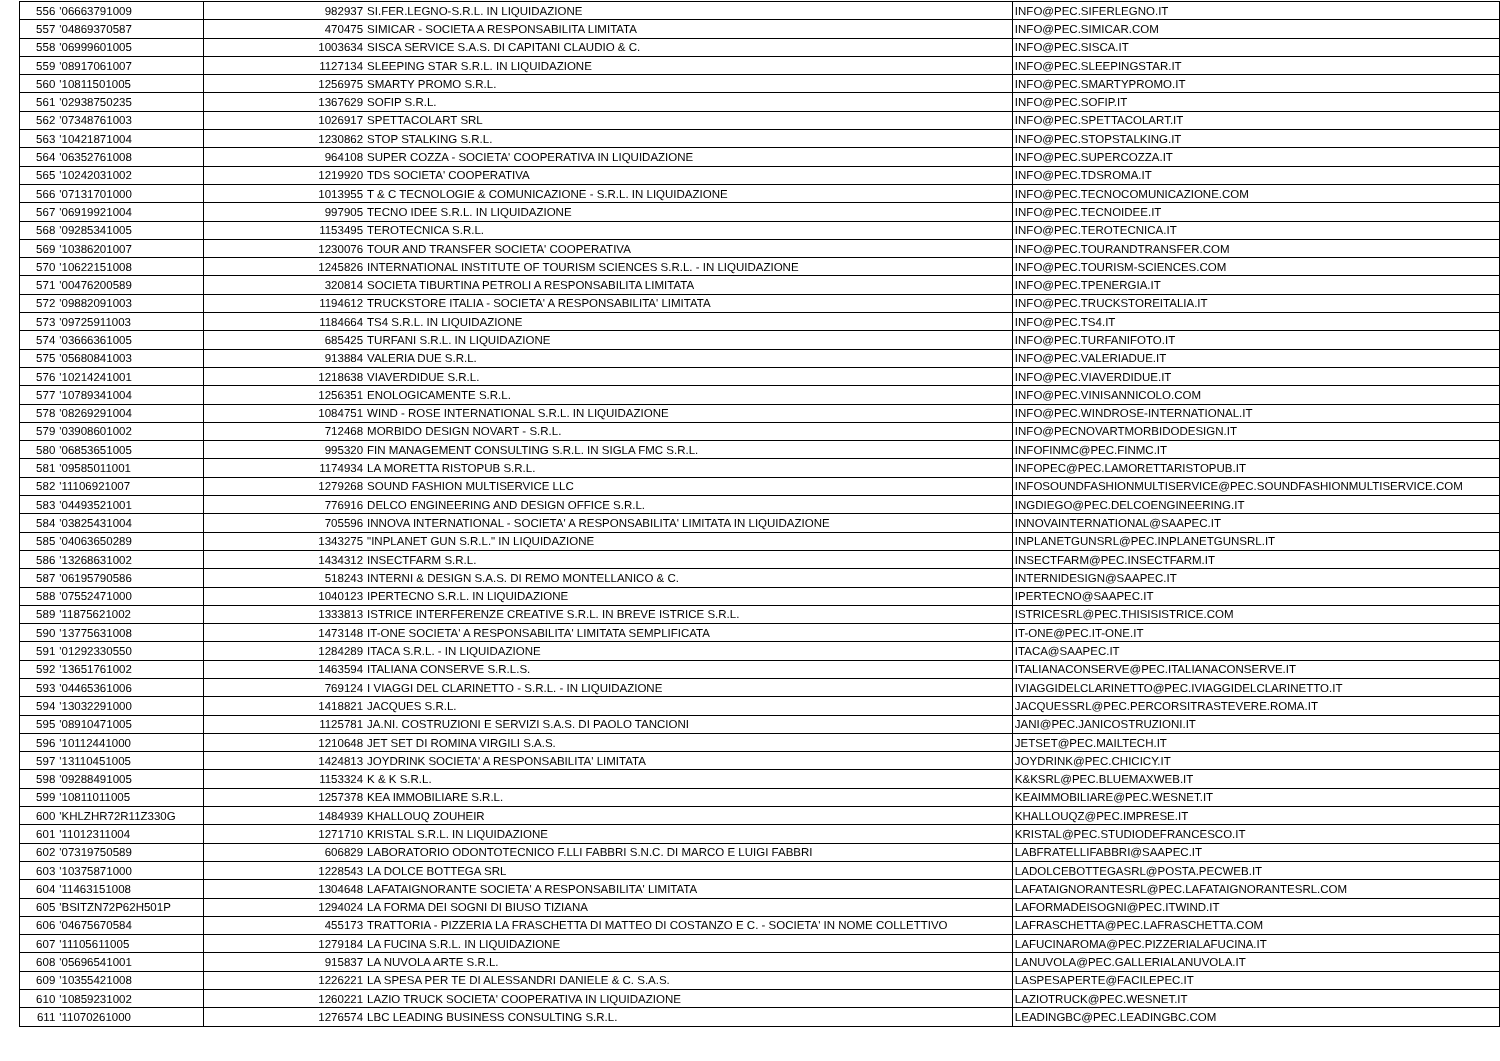| 556 | '06663791009 | 982937 | SI.FER.LEGNO-S.R.L. IN LIQUIDAZIONE | INFO@PEC.SIFERLEGNO.IT |
| 557 | '04869370587 | 470475 | SIMICAR - SOCIETA A RESPONSABILITA LIMITATA | INFO@PEC.SIMICAR.COM |
| 558 | '06999601005 | 1003634 | SISCA SERVICE S.A.S. DI CAPITANI CLAUDIO & C. | INFO@PEC.SISCA.IT |
| 559 | '08917061007 | 1127134 | SLEEPING STAR S.R.L. IN LIQUIDAZIONE | INFO@PEC.SLEEPINGSTAR.IT |
| 560 | '10811501005 | 1256975 | SMARTY PROMO S.R.L. | INFO@PEC.SMARTYPROMO.IT |
| 561 | '02938750235 | 1367629 | SOFIP S.R.L. | INFO@PEC.SOFIP.IT |
| 562 | '07348761003 | 1026917 | SPETTACOLART SRL | INFO@PEC.SPETTACOLART.IT |
| 563 | '10421871004 | 1230862 | STOP STALKING S.R.L. | INFO@PEC.STOPSTALKING.IT |
| 564 | '06352761008 | 964108 | SUPER COZZA - SOCIETA' COOPERATIVA IN LIQUIDAZIONE | INFO@PEC.SUPERCOZZA.IT |
| 565 | '10242031002 | 1219920 | TDS SOCIETA' COOPERATIVA | INFO@PEC.TDSROMA.IT |
| 566 | '07131701000 | 1013955 | T & C TECNOLOGIE & COMUNICAZIONE - S.R.L. IN LIQUIDAZIONE | INFO@PEC.TECNOCOMUNICAZIONE.COM |
| 567 | '06919921004 | 997905 | TECNO IDEE S.R.L. IN LIQUIDAZIONE | INFO@PEC.TECNOIDEE.IT |
| 568 | '09285341005 | 1153495 | TEROTECNICA S.R.L. | INFO@PEC.TEROTECNICA.IT |
| 569 | '10386201007 | 1230076 | TOUR AND TRANSFER SOCIETA' COOPERATIVA | INFO@PEC.TOURANDTRANSFER.COM |
| 570 | '10622151008 | 1245826 | INTERNATIONAL INSTITUTE OF TOURISM SCIENCES S.R.L. - IN LIQUIDAZIONE | INFO@PEC.TOURISM-SCIENCES.COM |
| 571 | '00476200589 | 320814 | SOCIETA TIBURTINA PETROLI A RESPONSABILITA LIMITATA | INFO@PEC.TPENERGIA.IT |
| 572 | '09882091003 | 1194612 | TRUCKSTORE ITALIA - SOCIETA' A RESPONSABILITA' LIMITATA | INFO@PEC.TRUCKSTOREITALIA.IT |
| 573 | '09725911003 | 1184664 | TS4 S.R.L. IN LIQUIDAZIONE | INFO@PEC.TS4.IT |
| 574 | '03666361005 | 685425 | TURFANI S.R.L. IN LIQUIDAZIONE | INFO@PEC.TURFANIFOTO.IT |
| 575 | '05680841003 | 913884 | VALERIA DUE S.R.L. | INFO@PEC.VALERIADUE.IT |
| 576 | '10214241001 | 1218638 | VIAVERDIDUE S.R.L. | INFO@PEC.VIAVERDIDUE.IT |
| 577 | '10789341004 | 1256351 | ENOLOGICAMENTE S.R.L. | INFO@PEC.VINISANNICOLO.COM |
| 578 | '08269291004 | 1084751 | WIND - ROSE INTERNATIONAL S.R.L. IN LIQUIDAZIONE | INFO@PEC.WINDROSE-INTERNATIONAL.IT |
| 579 | '03908601002 | 712468 | MORBIDO DESIGN NOVART - S.R.L. | INFO@PECNOVARTMORBIDODESIGN.IT |
| 580 | '06853651005 | 995320 | FIN MANAGEMENT CONSULTING S.R.L. IN SIGLA FMC S.R.L. | INFOFINMC@PEC.FINMC.IT |
| 581 | '09585011001 | 1174934 | LA MORETTA RISTOPUB S.R.L. | INFOPEC@PEC.LAMORETTARISTOPUB.IT |
| 582 | '11106921007 | 1279268 | SOUND FASHION MULTISERVICE LLC | INFOSOUNDFASHIONMULTISERVICE@PEC.SOUNDFASHIONMULTISERVICE.COM |
| 583 | '04493521001 | 776916 | DELCO ENGINEERING AND DESIGN OFFICE S.R.L. | INGDIEGO@PEC.DELCOENGINEERING.IT |
| 584 | '03825431004 | 705596 | INNOVA INTERNATIONAL - SOCIETA' A RESPONSABILITA' LIMITATA IN LIQUIDAZIONE | INNOVAINTERNATIONAL@SAAPEC.IT |
| 585 | '04063650289 | 1343275 | "INPLANET GUN S.R.L." IN LIQUIDAZIONE | INPLANETGUNSRL@PEC.INPLANETGUNSRL.IT |
| 586 | '13268631002 | 1434312 | INSECTFARM S.R.L. | INSECTFARM@PEC.INSECTFARM.IT |
| 587 | '06195790586 | 518243 | INTERNI & DESIGN S.A.S. DI REMO MONTELLANICO & C. | INTERNIDESIGN@SAAPEC.IT |
| 588 | '07552471000 | 1040123 | IPERTECNO S.R.L. IN LIQUIDAZIONE | IPERTECNO@SAAPEC.IT |
| 589 | '11875621002 | 1333813 | ISTRICE INTERFERENZE CREATIVE S.R.L. IN BREVE ISTRICE S.R.L. | ISTRICESRL@PEC.THISISISTRICE.COM |
| 590 | '13775631008 | 1473148 | IT-ONE SOCIETA' A RESPONSABILITA' LIMITATA SEMPLIFICATA | IT-ONE@PEC.IT-ONE.IT |
| 591 | '01292330550 | 1284289 | ITACA S.R.L. - IN LIQUIDAZIONE | ITACA@SAAPEC.IT |
| 592 | '13651761002 | 1463594 | ITALIANA CONSERVE S.R.L.S. | ITALIANACONSERVE@PEC.ITALIANACONSERVE.IT |
| 593 | '04465361006 | 769124 | I VIAGGI DEL CLARINETTO - S.R.L. - IN LIQUIDAZIONE | IVIAGGIDELCLARINETTO@PEC.IVIAGGIDELCLARINETTO.IT |
| 594 | '13032291000 | 1418821 | JACQUES S.R.L. | JACQUESSRL@PEC.PERCORSITRASTEVERE.ROMA.IT |
| 595 | '08910471005 | 1125781 | JA.NI. COSTRUZIONI E SERVIZI S.A.S. DI PAOLO TANCIONI | JANI@PEC.JANICOSTRUZIONI.IT |
| 596 | '10112441000 | 1210648 | JET SET DI ROMINA VIRGILI S.A.S. | JETSET@PEC.MAILTECH.IT |
| 597 | '13110451005 | 1424813 | JOYDRINK SOCIETA' A RESPONSABILITA' LIMITATA | JOYDRINK@PEC.CHICICY.IT |
| 598 | '09288491005 | 1153324 | K & K S.R.L. | K&KSRL@PEC.BLUEMAXWEB.IT |
| 599 | '10811011005 | 1257378 | KEA IMMOBILIARE S.R.L. | KEAIMMOBILIARE@PEC.WESNET.IT |
| 600 | 'KHLZHR72R11Z330G | 1484939 | KHALLOUQ ZOUHEIR | KHALLOUQZ@PEC.IMPRESE.IT |
| 601 | '11012311004 | 1271710 | KRISTAL S.R.L. IN LIQUIDAZIONE | KRISTAL@PEC.STUDIODEFRANCESCO.IT |
| 602 | '07319750589 | 606829 | LABORATORIO ODONTOTECNICO F.LLI FABBRI S.N.C. DI MARCO E LUIGI FABBRI | LABFRATELLIFABBRI@SAAPEC.IT |
| 603 | '10375871000 | 1228543 | LA DOLCE BOTTEGA SRL | LADOLCEBOTTEGASRL@POSTA.PECWEB.IT |
| 604 | '11463151008 | 1304648 | LAFATAIGNORANTE SOCIETA' A RESPONSABILITA' LIMITATA | LAFATAIGNORANTESRL@PEC.LAFATAIGNORANTESRL.COM |
| 605 | 'BSITZN72P62H501P | 1294024 | LA FORMA DEI SOGNI DI BIUSO TIZIANA | LAFORMADEISOGNI@PEC.ITWIND.IT |
| 606 | '04675670584 | 455173 | TRATTORIA - PIZZERIA LA FRASCHETTA DI MATTEO DI COSTANZO E C. - SOCIETA' IN NOME COLLETTIVO | LAFRASCHETTA@PEC.LAFRASCHETTA.COM |
| 607 | '11105611005 | 1279184 | LA FUCINA S.R.L. IN LIQUIDAZIONE | LAFUCINAROMA@PEC.PIZZERIALAFUCINA.IT |
| 608 | '05696541001 | 915837 | LA NUVOLA ARTE S.R.L. | LANUVOLA@PEC.GALLERIALANUVOLA.IT |
| 609 | '10355421008 | 1226221 | LA SPESA PER TE DI ALESSANDRI DANIELE & C. S.A.S. | LASPESAPERTE@FACILEPEC.IT |
| 610 | '10859231002 | 1260221 | LAZIO TRUCK SOCIETA' COOPERATIVA IN LIQUIDAZIONE | LAZIOTRUCK@PEC.WESNET.IT |
| 611 | '11070261000 | 1276574 | LBC LEADING BUSINESS CONSULTING S.R.L. | LEADINGBC@PEC.LEADINGBC.COM |